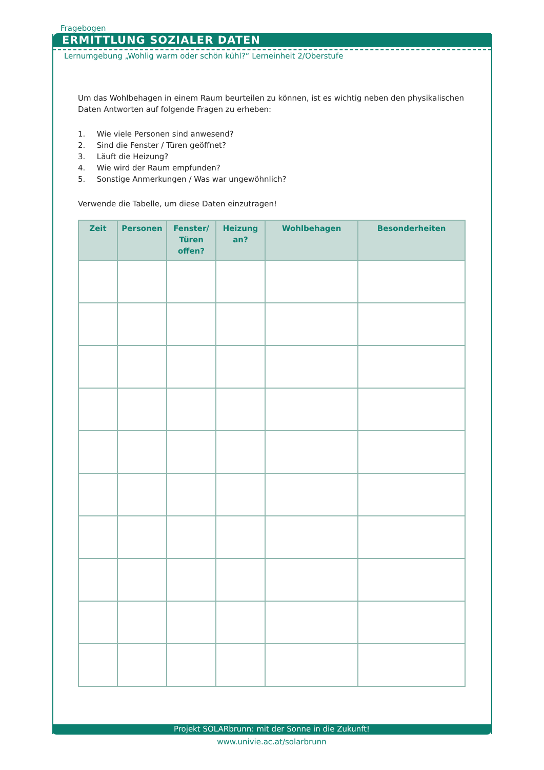Fragebogen
ERMITTLUNG SOZIALER DATEN
Lernumgebung „Wohlig warm oder schön kühl?“ Lerneinheit 2/Oberstufe
Um das Wohlbehagen in einem Raum beurteilen zu können, ist es wichtig neben den physikalischen Daten Antworten auf folgende Fragen zu erheben:
1. Wie viele Personen sind anwesend?
2. Sind die Fenster / Türen geöffnet?
3. Läuft die Heizung?
4. Wie wird der Raum empfunden?
5. Sonstige Anmerkungen / Was war ungewöhnlich?
Verwende die Tabelle, um diese Daten einzutragen!
| Zeit | Personen | Fenster/ Türen offen? | Heizung an? | Wohlbehagen | Besonderheiten |
| --- | --- | --- | --- | --- | --- |
Projekt SOLARbrunn: mit der Sonne in die Zukunft!
www.univie.ac.at/solarbrunn